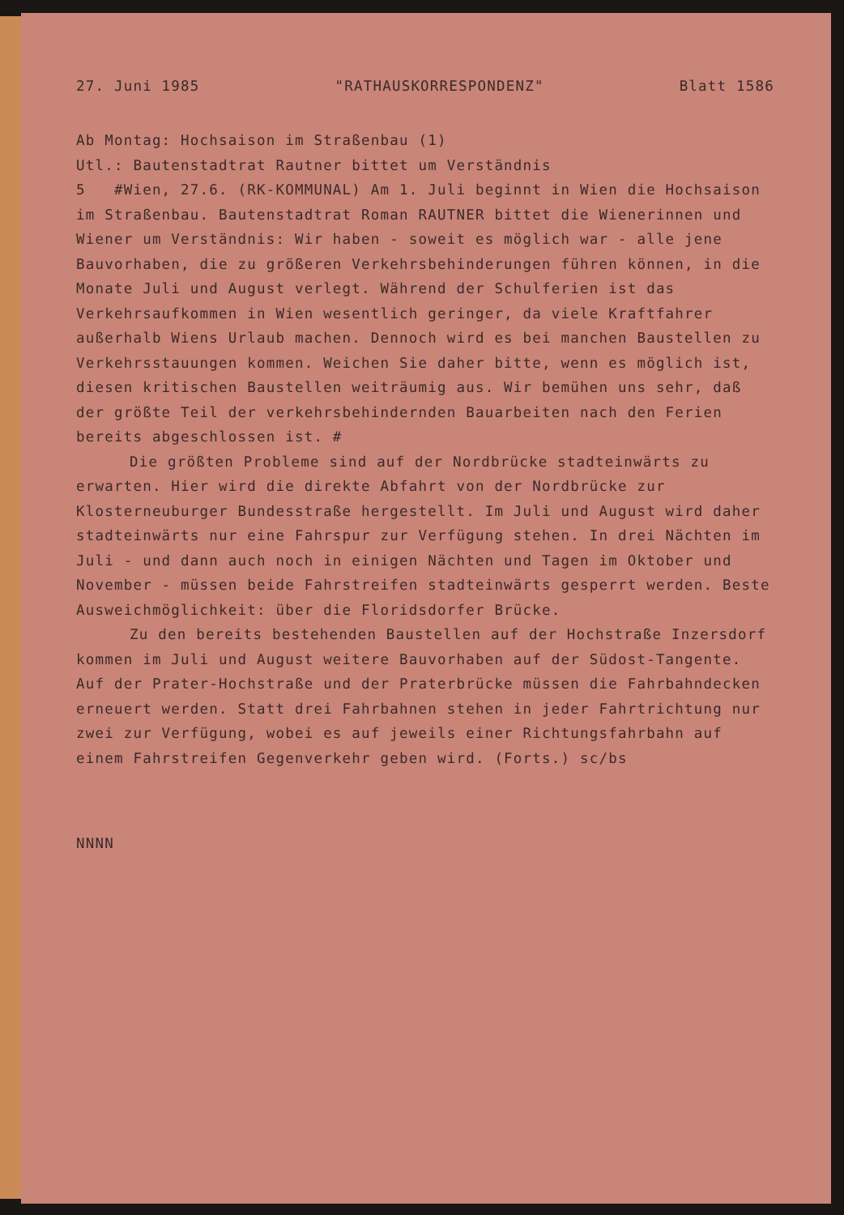27. Juni 1985 "RATHAUSKORRESPONDENZ" Blatt 1586
Ab Montag: Hochsaison im Straßenbau (1)
Utl.: Bautenstadtrat Rautner bittet um Verständnis
5 #Wien, 27.6. (RK-KOMMUNAL) Am 1. Juli beginnt in Wien die Hochsaison im Straßenbau. Bautenstadtrat Roman RAUTNER bittet die Wienerinnen und Wiener um Verständnis: Wir haben - soweit es möglich war - alle jene Bauvorhaben, die zu größeren Verkehrsbehinderungen führen können, in die Monate Juli und August verlegt. Während der Schulferien ist das Verkehrsaufkommen in Wien wesentlich geringer, da viele Kraftfahrer außerhalb Wiens Urlaub machen. Dennoch wird es bei manchen Baustellen zu Verkehrsstauungen kommen. Weichen Sie daher bitte, wenn es möglich ist, diesen kritischen Baustellen weiträumig aus. Wir bemühen uns sehr, daß der größte Teil der verkehrsbehindernden Bauarbeiten nach den Ferien bereits abgeschlossen ist. #
Die größten Probleme sind auf der Nordbrücke stadteinwärts zu erwarten. Hier wird die direkte Abfahrt von der Nordbrücke zur Klosterneuburger Bundesstraße hergestellt. Im Juli und August wird daher stadteinwärts nur eine Fahrspur zur Verfügung stehen. In drei Nächten im Juli - und dann auch noch in einigen Nächten und Tagen im Oktober und November - müssen beide Fahrstreifen stadteinwärts gesperrt werden. Beste Ausweichmöglichkeit: über die Floridsdorfer Brücke.
Zu den bereits bestehenden Baustellen auf der Hochstraße Inzersdorf kommen im Juli und August weitere Bauvorhaben auf der Südost-Tangente. Auf der Prater-Hochstraße und der Praterbrücke müssen die Fahrbahndecken erneuert werden. Statt drei Fahrbahnen stehen in jeder Fahrtrichtung nur zwei zur Verfügung, wobei es auf jeweils einer Richtungsfahrbahn auf einem Fahrstreifen Gegenverkehr geben wird. (Forts.) sc/bs
NNNN